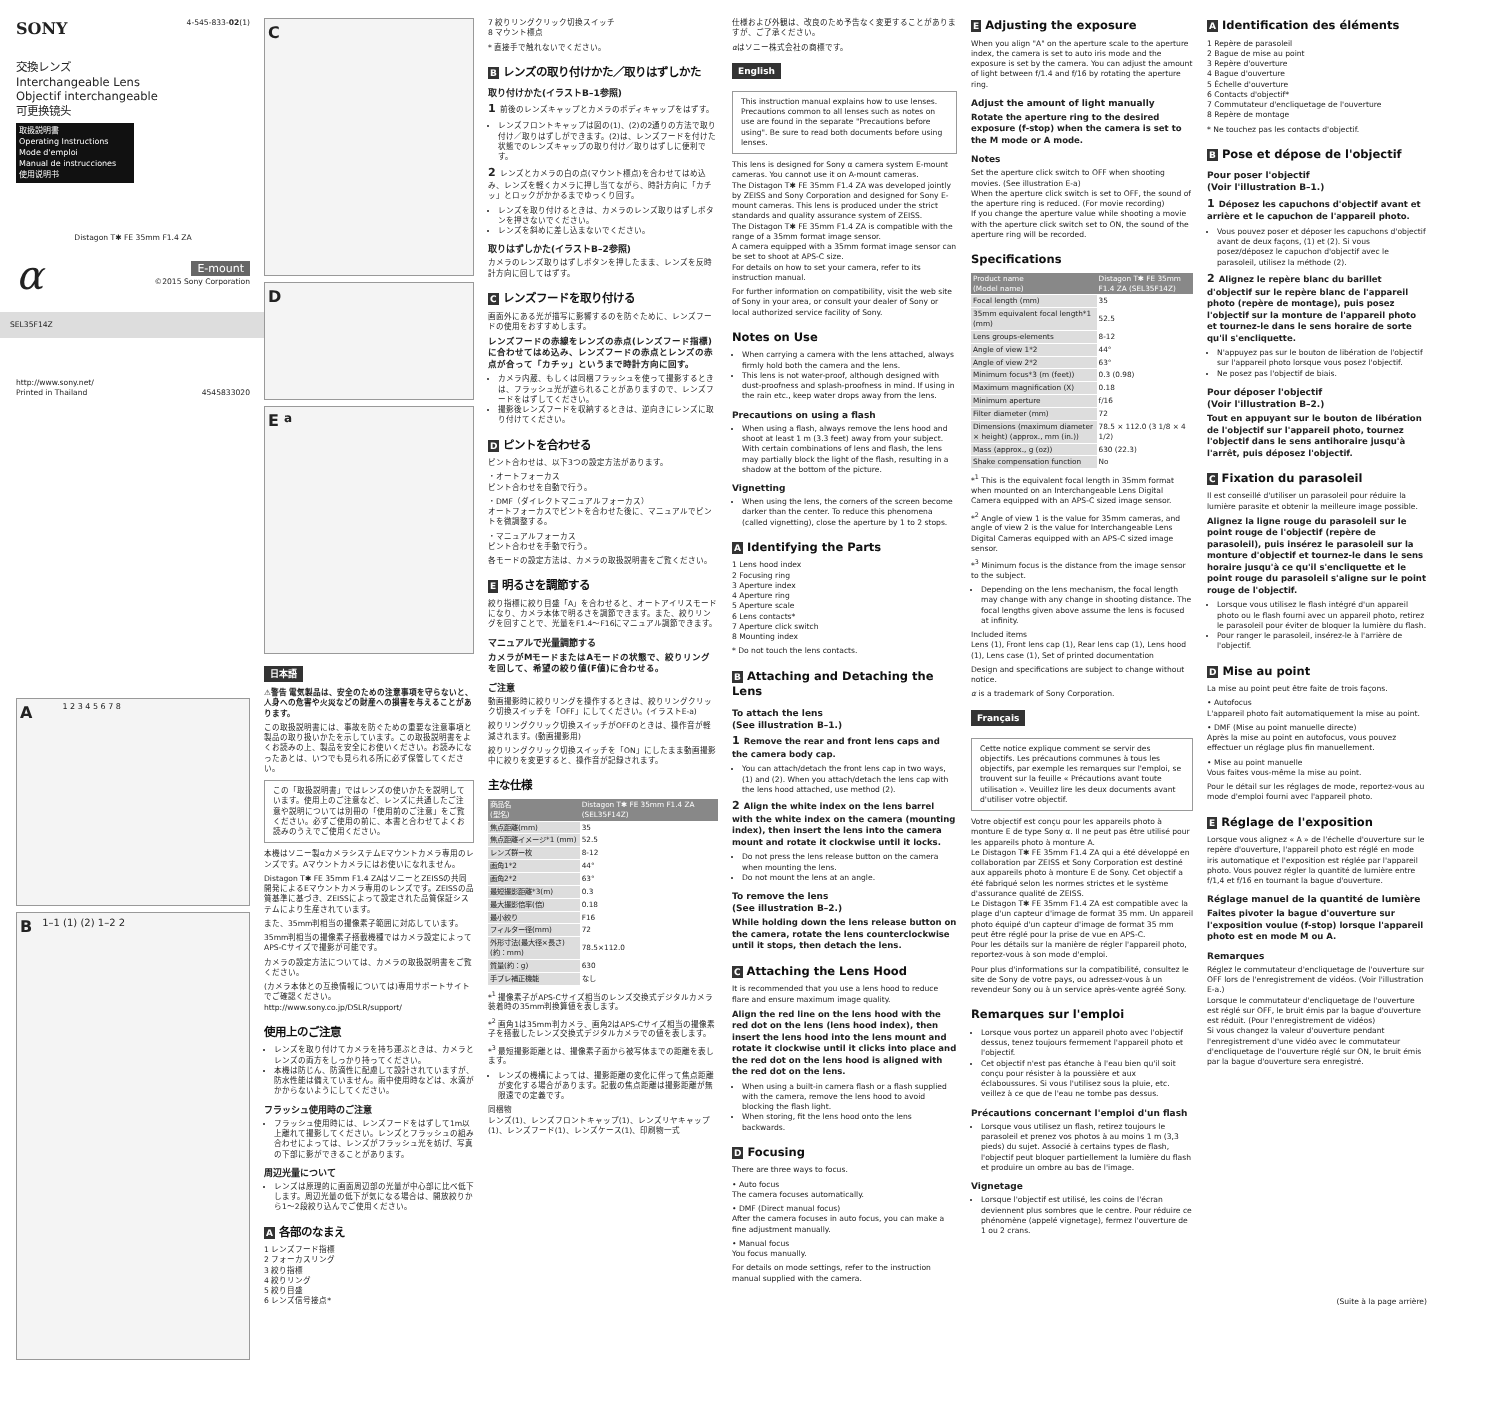SONY 4-545-833-02(1)
交換レンズ
Interchangeable Lens
Objectif interchangeable
可更换镜头
取扱説明書
Operating Instructions
Mode d'emploi
Manual de instrucciones
使用说明书
Distagon T✱ FE 35mm F1.4 ZA
α
E-mount
©2015 Sony Corporation
SEL35F14Z
http://www.sony.net/
Printed in Thailand 4545833020
A 1 2 3 4 5 6 7 8
B 1–1 (1) (2) 1–2 2
C
D
E a
日本語
⚠警告 電気製品は、安全のための注意事項を守らないと、人身への危害や火災などの財産への損害を与えることがあります。
この取扱説明書には、事故を防ぐための重要な注意事項と製品の取り扱いかたを示しています。この取扱説明書をよくお読みの上、製品を安全にお使いください。お読みになったあとは、いつでも見られる所に必ず保管してください。
この「取扱説明書」ではレンズの使いかたを説明しています。使用上のご注意など、レンズに共通したご注意や説明については別冊の「使用前のご注意」をご覧ください。必ずご使用の前に、本書と合わせてよくお読みのうえでご使用ください。
本機はソニー製αカメラシステムEマウントカメラ専用のレンズです。Aマウントカメラにはお使いになれません。
Distagon T✱ FE 35mm F1.4 ZAはソニーとZEISSの共同開発によるEマウントカメラ専用のレンズです。ZEISSの品質基準に基づき、ZEISSによって設定された品質保証システムにより生産されています。
また、35mm判相当の撮像素子範囲に対応しています。
35mm判相当の撮像素子搭載機種ではカメラ設定によってAPS-Cサイズで撮影が可能です。
カメラの設定方法については、カメラの取扱説明書をご覧ください。
(カメラ本体との互換情報については)専用サポートサイトでご確認ください。
http://www.sony.co.jp/DSLR/support/
使用上のご注意
レンズを取り付けてカメラを持ち運ぶときは、カメラとレンズの両方をしっかり持ってください。
本機は防じん、防滴性に配慮して設計されていますが、防水性能は備えていません。雨中使用時などは、水滴がかからないようにしてください。
フラッシュ使用時のご注意
フラッシュ使用時には、レンズフードをはずして1m以上離れて撮影してください。レンズとフラッシュの組み合わせによっては、レンズがフラッシュ光を妨げ、写真の下部に影ができることがあります。
周辺光量について
レンズは原理的に画面周辺部の光量が中心部に比べ低下します。周辺光量の低下が気になる場合は、開放絞りから1～2段絞り込んでご使用ください。
A各部のなまえ
1 レンズフード指標
2 フォーカスリング
3 絞り指標
4 絞りリング
5 絞り目盛
6 レンズ信号接点*
7 絞りリングクリック切換スイッチ
8 マウント標点
* 直接手で触れないでください。
Bレンズの取り付けかた／取りはずしかた
取り付けかた(イラストB–1参照)
1 前後のレンズキャップとカメラのボディキャップをはずす。
レンズフロントキャップは図の(1)、(2)の2通りの方法で取り付け／取りはずしができます。(2)は、レンズフードを付けた状態でのレンズキャップの取り付け／取りはずしに便利です。
2 レンズとカメラの白の点(マウント標点)を合わせてはめ込み、レンズを軽くカメラに押し当てながら、時計方向に「カチッ」とロックがかかるまでゆっくり回す。
レンズを取り付けるときは、カメラのレンズ取りはずしボタンを押さないでください。
レンズを斜めに差し込まないでください。
取りはずしかた(イラストB–2参照)
カメラのレンズ取りはずしボタンを押したまま、レンズを反時計方向に回してはずす。
Cレンズフードを取り付ける
画面外にある光が描写に影響するのを防ぐために、レンズフードの使用をおすすめします。
レンズフードの赤線をレンズの赤点(レンズフード指標)に合わせてはめ込み、レンズフードの赤点とレンズの赤点が合って「カチッ」というまで時計方向に回す。
カメラ内蔵、もしくは同梱フラッシュを使って撮影するときは、フラッシュ光が遮られることがありますので、レンズフードをはずしてください。
撮影後レンズフードを収納するときは、逆向きにレンズに取り付けてください。
Dピントを合わせる
ピント合わせは、以下3つの設定方法があります。
・オートフォーカス
ピント合わせを自動で行う。
・DMF（ダイレクトマニュアルフォーカス）
オートフォーカスでピントを合わせた後に、マニュアルでピントを微調整する。
・マニュアルフォーカス
ピント合わせを手動で行う。
各モードの設定方法は、カメラの取扱説明書をご覧ください。
E明るさを調節する
絞り指標に絞り目盛「A」を合わせると、オートアイリスモードになり、カメラ本体で明るさを調節できます。また、絞りリングを回すことで、光量をF1.4～F16にマニュアル調節できます。
マニュアルで光量調節する
カメラがMモードまたはAモードの状態で、絞りリングを回して、希望の絞り値(F値)に合わせる。
ご注意
動画撮影時に絞りリングを操作するときは、絞りリングクリック切換スイッチを「OFF」にしてください。(イラストE-a)
絞りリングクリック切換スイッチがOFFのときは、操作音が軽減されます。(動画撮影用)
絞りリングクリック切換スイッチを「ON」にしたまま動画撮影中に絞りを変更すると、操作音が記録されます。
主な仕様
| 商品名 (型名) | Distagon T✱ FE 35mm F1.4 ZA (SEL35F14Z) |
| --- | --- |
| 焦点距離(mm) | 35 |
| 焦点距離イメージ*1 (mm) | 52.5 |
| レンズ群ー枚 | 8-12 |
| 画角1*2 | 44° |
| 画角2*2 | 63° |
| 最短撮影距離*3(m) | 0.3 |
| 最大撮影倍率(倍) | 0.18 |
| 最小絞り | F16 |
| フィルター径(mm) | 72 |
| 外形寸法(最大径×長さ)(約：mm) | 78.5×112.0 |
| 質量(約：g) | 630 |
| 手ブレ補正機能 | なし |
*<sup>1</sup> 撮像素子がAPS-Cサイズ相当のレンズ交換式デジタルカメラ装着時の35mm判換算値を表します。
*<sup>2</sup> 画角1は35mm判カメラ、画角2はAPS-Cサイズ相当の撮像素子を搭載したレンズ交換式デジタルカメラでの値を表します。
*<sup>3</sup> 最短撮影距離とは、撮像素子面から被写体までの距離を表します。
レンズの機構によっては、撮影距離の変化に伴って焦点距離が変化する場合があります。記載の焦点距離は撮影距離が無限遠での定義です。
同梱物
レンズ(1)、レンズフロントキャップ(1)、レンズリヤキャップ(1)、レンズフード(1)、レンズケース(1)、印刷物一式
仕様および外観は、改良のため予告なく変更することがありますが、ご了承ください。
αはソニー株式会社の商標です。
English
This instruction manual explains how to use lenses. Precautions common to all lenses such as notes on use are found in the separate "Precautions before using". Be sure to read both documents before using lenses.
This lens is designed for Sony α camera system E-mount cameras. You cannot use it on A-mount cameras.
The Distagon T✱ FE 35mm F1.4 ZA was developed jointly by ZEISS and Sony Corporation and designed for Sony E-mount cameras. This lens is produced under the strict standards and quality assurance system of ZEISS.
The Distagon T✱ FE 35mm F1.4 ZA is compatible with the range of a 35mm format image sensor.
A camera equipped with a 35mm format image sensor can be set to shoot at APS-C size.
For details on how to set your camera, refer to its instruction manual.
For further information on compatibility, visit the web site of Sony in your area, or consult your dealer of Sony or local authorized service facility of Sony.
Notes on Use
When carrying a camera with the lens attached, always firmly hold both the camera and the lens.
This lens is not water-proof, although designed with dust-proofness and splash-proofness in mind. If using in the rain etc., keep water drops away from the lens.
Precautions on using a flash
When using a flash, always remove the lens hood and shoot at least 1 m (3.3 feet) away from your subject. With certain combinations of lens and flash, the lens may partially block the light of the flash, resulting in a shadow at the bottom of the picture.
Vignetting
When using the lens, the corners of the screen become darker than the center. To reduce this phenomena (called vignetting), close the aperture by 1 to 2 stops.
A Identifying the Parts
1 Lens hood index
2 Focusing ring
3 Aperture index
4 Aperture ring
5 Aperture scale
6 Lens contacts*
7 Aperture click switch
8 Mounting index
* Do not touch the lens contacts.
B Attaching and Detaching the Lens
To attach the lens
(See illustration B–1.)
1 Remove the rear and front lens caps and the camera body cap.
You can attach/detach the front lens cap in two ways, (1) and (2). When you attach/detach the lens cap with the lens hood attached, use method (2).
2 Align the white index on the lens barrel with the white index on the camera (mounting index), then insert the lens into the camera mount and rotate it clockwise until it locks.
Do not press the lens release button on the camera when mounting the lens.
Do not mount the lens at an angle.
To remove the lens
(See illustration B–2.)
While holding down the lens release button on the camera, rotate the lens counterclockwise until it stops, then detach the lens.
C Attaching the Lens Hood
It is recommended that you use a lens hood to reduce flare and ensure maximum image quality.
Align the red line on the lens hood with the red dot on the lens (lens hood index), then insert the lens hood into the lens mount and rotate it clockwise until it clicks into place and the red dot on the lens hood is aligned with the red dot on the lens.
When using a built-in camera flash or a flash supplied with the camera, remove the lens hood to avoid blocking the flash light.
When storing, fit the lens hood onto the lens backwards.
D Focusing
There are three ways to focus.
• Auto focus
The camera focuses automatically.
• DMF (Direct manual focus)
After the camera focuses in auto focus, you can make a fine adjustment manually.
• Manual focus
You focus manually.
For details on mode settings, refer to the instruction manual supplied with the camera.
E Adjusting the exposure
When you align "A" on the aperture scale to the aperture index, the camera is set to auto iris mode and the exposure is set by the camera. You can adjust the amount of light between f/1.4 and f/16 by rotating the aperture ring.
Adjust the amount of light manually
Rotate the aperture ring to the desired exposure (f-stop) when the camera is set to the M mode or A mode.
Notes
Set the aperture click switch to OFF when shooting movies. (See illustration E-a)
When the aperture click switch is set to OFF, the sound of the aperture ring is reduced. (For movie recording)
If you change the aperture value while shooting a movie with the aperture click switch set to ON, the sound of the aperture ring will be recorded.
Specifications
| Product name (Model name) | Distagon T✱ FE 35mm F1.4 ZA (SEL35F14Z) |
| --- | --- |
| Focal length (mm) | 35 |
| 35mm equivalent focal length*1 (mm) | 52.5 |
| Lens groups-elements | 8-12 |
| Angle of view 1*2 | 44° |
| Angle of view 2*2 | 63° |
| Minimum focus*3 (m (feet)) | 0.3 (0.98) |
| Maximum magnification (X) | 0.18 |
| Minimum aperture | f/16 |
| Filter diameter (mm) | 72 |
| Dimensions (maximum diameter × height) (approx., mm (in.)) | 78.5 × 112.0 (3 1/8 × 4 1/2) |
| Mass (approx., g (oz)) | 630 (22.3) |
| Shake compensation function | No |
*<sup>1</sup> This is the equivalent focal length in 35mm format when mounted on an Interchangeable Lens Digital Camera equipped with an APS-C sized image sensor.
*<sup>2</sup> Angle of view 1 is the value for 35mm cameras, and angle of view 2 is the value for Interchangeable Lens Digital Cameras equipped with an APS-C sized image sensor.
*<sup>3</sup> Minimum focus is the distance from the image sensor to the subject.
Depending on the lens mechanism, the focal length may change with any change in shooting distance. The focal lengths given above assume the lens is focused at infinity.
Included items
Lens (1), Front lens cap (1), Rear lens cap (1), Lens hood (1), Lens case (1), Set of printed documentation
Design and specifications are subject to change without notice.
α is a trademark of Sony Corporation.
Français
Cette notice explique comment se servir des objectifs. Les précautions communes à tous les objectifs, par exemple les remarques sur l'emploi, se trouvent sur la feuille « Précautions avant toute utilisation ». Veuillez lire les deux documents avant d'utiliser votre objectif.
Votre objectif est conçu pour les appareils photo à monture E de type Sony α. Il ne peut pas être utilisé pour les appareils photo à monture A.
Le Distagon T✱ FE 35mm F1.4 ZA qui a été développé en collaboration par ZEISS et Sony Corporation est destiné aux appareils photo à monture E de Sony. Cet objectif a été fabriqué selon les normes strictes et le système d'assurance qualité de ZEISS.
Le Distagon T✱ FE 35mm F1.4 ZA est compatible avec la plage d'un capteur d'image de format 35 mm. Un appareil photo équipé d'un capteur d'image de format 35 mm peut être réglé pour la prise de vue en APS-C.
Pour les détails sur la manière de régler l'appareil photo, reportez-vous à son mode d'emploi.
Pour plus d'informations sur la compatibilité, consultez le site de Sony de votre pays, ou adressez-vous à un revendeur Sony ou à un service après-vente agréé Sony.
Remarques sur l'emploi
Lorsque vous portez un appareil photo avec l'objectif dessus, tenez toujours fermement l'appareil photo et l'objectif.
Cet objectif n'est pas étanche à l'eau bien qu'il soit conçu pour résister à la poussière et aux éclaboussures. Si vous l'utilisez sous la pluie, etc. veillez à ce que de l'eau ne tombe pas dessus.
Précautions concernant l'emploi d'un flash
Lorsque vous utilisez un flash, retirez toujours le parasoleil et prenez vos photos à au moins 1 m (3,3 pieds) du sujet. Associé à certains types de flash, l'objectif peut bloquer partiellement la lumière du flash et produire un ombre au bas de l'image.
Vignetage
Lorsque l'objectif est utilisé, les coins de l'écran deviennent plus sombres que le centre. Pour réduire ce phénomène (appelé vignetage), fermez l'ouverture de 1 ou 2 crans.
A Identification des éléments
1 Repère de parasoleil
2 Bague de mise au point
3 Repère d'ouverture
4 Bague d'ouverture
5 Échelle d'ouverture
6 Contacts d'objectif*
7 Commutateur d'encliquetage de l'ouverture
8 Repère de montage
* Ne touchez pas les contacts d'objectif.
B Pose et dépose de l'objectif
Pour poser l'objectif
(Voir l'illustration B–1.)
1 Déposez les capuchons d'objectif avant et arrière et le capuchon de l'appareil photo.
Vous pouvez poser et déposer les capuchons d'objectif avant de deux façons, (1) et (2). Si vous posez/déposez le capuchon d'objectif avec le parasoleil, utilisez la méthode (2).
2 Alignez le repère blanc du barillet d'objectif sur le repère blanc de l'appareil photo (repère de montage), puis posez l'objectif sur la monture de l'appareil photo et tournez-le dans le sens horaire de sorte qu'il s'encliquette.
N'appuyez pas sur le bouton de libération de l'objectif sur l'appareil photo lorsque vous posez l'objectif.
Ne posez pas l'objectif de biais.
Pour déposer l'objectif
(Voir l'illustration B–2.)
Tout en appuyant sur le bouton de libération de l'objectif sur l'appareil photo, tournez l'objectif dans le sens antihoraire jusqu'à l'arrêt, puis déposez l'objectif.
C Fixation du parasoleil
Il est conseillé d'utiliser un parasoleil pour réduire la lumière parasite et obtenir la meilleure image possible.
Alignez la ligne rouge du parasoleil sur le point rouge de l'objectif (repère de parasoleil), puis insérez le parasoleil sur la monture d'objectif et tournez-le dans le sens horaire jusqu'à ce qu'il s'encliquette et le point rouge du parasoleil s'aligne sur le point rouge de l'objectif.
Lorsque vous utilisez le flash intégré d'un appareil photo ou le flash fourni avec un appareil photo, retirez le parasoleil pour éviter de bloquer la lumière du flash.
Pour ranger le parasoleil, insérez-le à l'arrière de l'objectif.
D Mise au point
La mise au point peut être faite de trois façons.
• Autofocus
L'appareil photo fait automatiquement la mise au point.
• DMF (Mise au point manuelle directe)
Après la mise au point en autofocus, vous pouvez effectuer un réglage plus fin manuellement.
• Mise au point manuelle
Vous faites vous-même la mise au point.
Pour le détail sur les réglages de mode, reportez-vous au mode d'emploi fourni avec l'appareil photo.
E Réglage de l'exposition
Lorsque vous alignez « A » de l'échelle d'ouverture sur le repère d'ouverture, l'appareil photo est réglé en mode iris automatique et l'exposition est réglée par l'appareil photo. Vous pouvez régler la quantité de lumière entre f/1,4 et f/16 en tournant la bague d'ouverture.
Réglage manuel de la quantité de lumière
Faites pivoter la bague d'ouverture sur l'exposition voulue (f-stop) lorsque l'appareil photo est en mode M ou A.
Remarques
Réglez le commutateur d'encliquetage de l'ouverture sur OFF lors de l'enregistrement de vidéos. (Voir l'illustration E-a.)
Lorsque le commutateur d'encliquetage de l'ouverture est réglé sur OFF, le bruit émis par la bague d'ouverture est réduit. (Pour l'enregistrement de vidéos)
Si vous changez la valeur d'ouverture pendant l'enregistrement d'une vidéo avec le commutateur d'encliquetage de l'ouverture réglé sur ON, le bruit émis par la bague d'ouverture sera enregistré.
(Suite à la page arrière)